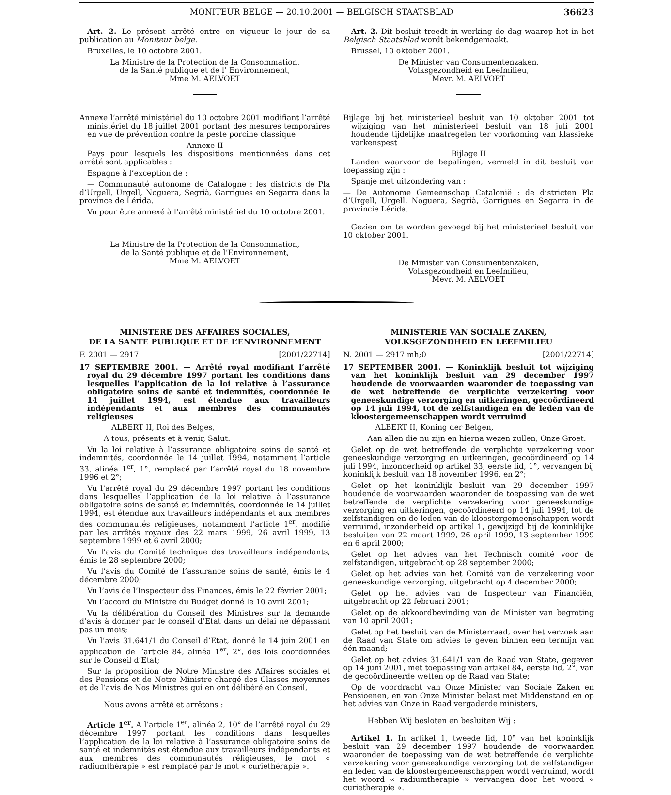MONITEUR BELGE — 20.10.2001 — BELGISCH STAATSBLAD 36623
Art. 2. Le présent arrêté entre en vigueur le jour de sa publication au Moniteur belge.
Bruxelles, le 10 octobre 2001.
La Ministre de la Protection de la Consommation,
de la Santé publique et de l’ Environnement,
Mme M. AELVOET
Annexe l’arrêté ministériel du 10 octobre 2001 modifiant l’arrêté ministériel du 18 juillet 2001 portant des mesures temporaires en vue de prévention contre la peste porcine classique
Annexe II
Pays pour lesquels les dispositions mentionnées dans cet arrêté sont applicables :
Espagne à l’exception de :
— Communauté autonome de Catalogne : les districts de Pla d’Urgell, Urgell, Noguera, Segrià, Garrigues en Segarra dans la province de Lérida.
Vu pour être annexé à l’arrêté ministériel du 10 octobre 2001.
La Ministre de la Protection de la Consommation,
de la Santé publique et de l’Environnement,
Mme M. AELVOET
Art. 2. Dit besluit treedt in werking de dag waarop het in het Belgisch Staatsblad wordt bekendgemaakt.
Brussel, 10 oktober 2001.
De Minister van Consumentenzaken,
Volksgezondheid en Leefmilieu,
Mevr. M. AELVOET
Bijlage bij het ministerieel besluit van 10 oktober 2001 tot wijziging van het ministerieel besluit van 18 juli 2001 houdende tijdelijke maatregelen ter voorkoming van klassieke varkenspest
Bijlage II
Landen waarvoor de bepalingen, vermeld in dit besluit van toepassing zijn :
Spanje met uitzondering van :
— De Autonome Gemeenschap Catalonië : de districten Pla d’Urgell, Urgell, Noguera, Segrià, Garrigues en Segarra in de provincie Lérida.
Gezien om te worden gevoegd bij het ministerieel besluit van 10 oktober 2001.
De Minister van Consumentenzaken,
Volksgezondheid en Leefmilieu,
Mevr. M. AELVOET
MINISTERE DES AFFAIRES SOCIALES,
DE LA SANTE PUBLIQUE ET DE L’ENVIRONNEMENT
F. 2001 — 2917 [2001/22714]
17 SEPTEMBRE 2001. — Arrêté royal modifiant l’arrêté royal du 29 décembre 1997 portant les conditions dans lesquelles l’application de la loi relative à l’assurance obligatoire soins de santé et indemnités, coordonnée le 14 juillet 1994, est étendue aux travailleurs indépendants et aux membres des communautés religieuses
ALBERT II, Roi des Belges,
A tous, présents et à venir, Salut.
Vu la loi relative à l’assurance obligatoire soins de santé et indemnités, coordonnée le 14 juillet 1994, notamment l’article 33, alinéa 1<sup>er</sup>, 1°, remplacé par l’arrêté royal du 18 novembre 1996 et 2°;
Vu l’arrêté royal du 29 décembre 1997 portant les conditions dans lesquelles l’application de la loi relative à l’assurance obligatoire soins de santé et indemnités, coordonnée le 14 juillet 1994, est étendue aux travailleurs indépendants et aux membres des communautés religieuses, notamment l’article 1<sup>er</sup>, modifié par les arrêtés royaux des 22 mars 1999, 26 avril 1999, 13 septembre 1999 et 6 avril 2000;
Vu l’avis du Comité technique des travailleurs indépendants, émis le 28 septembre 2000;
Vu l’avis du Comité de l’assurance soins de santé, émis le 4 décembre 2000;
Vu l’avis de l’Inspecteur des Finances, émis le 22 février 2001;
Vu l’accord du Ministre du Budget donné le 10 avril 2001;
Vu la délibération du Conseil des Ministres sur la demande d’avis à donner par le conseil d’Etat dans un délai ne dépassant pas un mois;
Vu l’avis 31.641/1 du Conseil d’Etat, donné le 14 juin 2001 en application de l’article 84, alinéa 1<sup>er</sup>, 2°, des lois coordonnées sur le Conseil d’Etat;
Sur la proposition de Notre Ministre des Affaires sociales et des Pensions et de Notre Ministre chargé des Classes moyennes et de l’avis de Nos Ministres qui en ont délibéré en Conseil,
Nous avons arrêté et arrêtons :
Article 1<sup>er</sup>. A l’article 1<sup>er</sup>, alinéa 2, 10° de l’arrêté royal du 29 décembre 1997 portant les conditions dans lesquelles l’application de la loi relative à l’assurance obligatoire soins de santé et indemnités est étendue aux travailleurs indépendants et aux membres des communautés réligieuses, le mot « radiumthérapie » est remplacé par le mot « curiethérapie ».
MINISTERIE VAN SOCIALE ZAKEN,
VOLKSGEZONDHEID EN LEEFMILIEU
N. 2001 — 2917 mh;0 [2001/22714]
17 SEPTEMBER 2001. — Koninklijk besluit tot wijziging van het koninklijk besluit van 29 december 1997 houdende de voorwaarden waaronder de toepassing van de wet betreffende de verplichte verzekering voor geneeskundige verzorging en uitkeringen, gecoördineerd op 14 juli 1994, tot de zelfstandigen en de leden van de kloostergemeenschappen wordt verruimd
ALBERT II, Koning der Belgen,
Aan allen die nu zijn en hierna wezen zullen, Onze Groet.
Gelet op de wet betreffende de verplichte verzekering voor geneeskundige verzorging en uitkeringen, gecoördineerd op 14 juli 1994, inzonderheid op artikel 33, eerste lid, 1°, vervangen bij koninklijk besluit van 18 november 1996, en 2°;
Gelet op het koninklijk besluit van 29 december 1997 houdende de voorwaarden waaronder de toepassing van de wet betreffende de verplichte verzekering voor geneeskundige verzorging en uitkeringen, gecoördineerd op 14 juli 1994, tot de zelfstandigen en de leden van de kloostergemeenschappen wordt verruimd, inzonderheid op artikel 1, gewijzigd bij de koninklijke besluiten van 22 maart 1999, 26 april 1999, 13 september 1999 en 6 april 2000;
Gelet op het advies van het Technisch comité voor de zelfstandigen, uitgebracht op 28 september 2000;
Gelet op het advies van het Comité van de verzekering voor geneeskundige verzorging, uitgebracht op 4 december 2000;
Gelet op het advies van de Inspecteur van Financiën, uitgebracht op 22 februari 2001;
Gelet op de akkoordbevinding van de Minister van begroting van 10 april 2001;
Gelet op het besluit van de Ministerraad, over het verzoek aan de Raad van State om advies te geven binnen een termijn van één maand;
Gelet op het advies 31.641/1 van de Raad van State, gegeven op 14 juni 2001, met toepassing van artikel 84, eerste lid, 2°, van de gecoördineerde wetten op de Raad van State;
Op de voordracht van Onze Minister van Sociale Zaken en Pensioenen, en van Onze Minister belast met Middenstand en op het advies van Onze in Raad vergaderde ministers,
Hebben Wij besloten en besluiten Wij :
Artikel 1. In artikel 1, tweede lid, 10° van het koninklijk besluit van 29 december 1997 houdende de voorwaarden waaronder de toepassing van de wet betreffende de verplichte verzekering voor geneeskundige verzorging tot de zelfstandigen en leden van de kloostergemeenschappen wordt verruimd, wordt het woord « radiumtherapie » vervangen door het woord « curietherapie ».